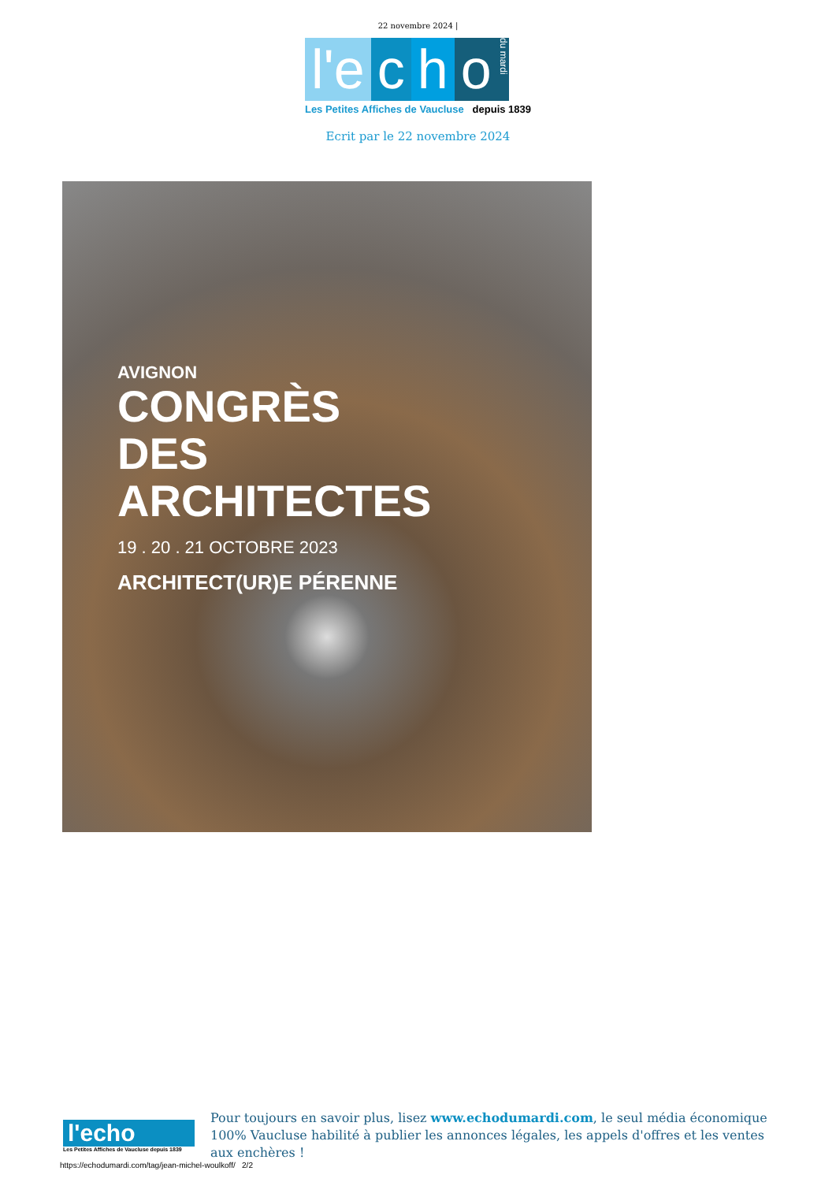22 novembre 2024 |
l'e c h o du mardi
Les Petites Affiches de Vaucluse depuis 1839
Ecrit par le 22 novembre 2024
AVIGNON
CONGRÈS
DES
ARCHITECTES
19 . 20 . 21 OCTOBRE 2023
ARCHITECT(UR)E PÉRENNE
l'echo
Les Petites Affiches de Vaucluse depuis 1839
Pour toujours en savoir plus, lisez www.echodumardi.com, le seul média économique 100% Vaucluse habilité à publier les annonces légales, les appels d'offres et les ventes aux enchères !
https://echodumardi.com/tag/jean-michel-woulkoff/ 2/2